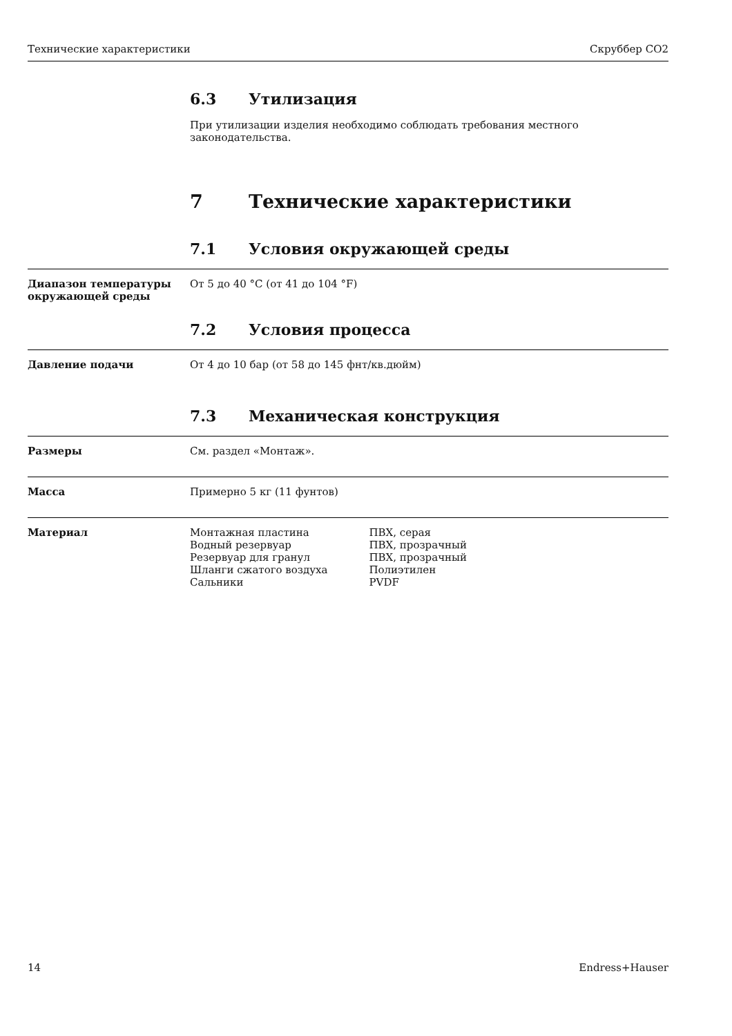Технические характеристики Скруббер CO2
6.3 Утилизация
При утилизации изделия необходимо соблюдать требования местного
законодательства.
7 Технические характеристики
7.1 Условия окружающей среды
Диапазон температуры окружающей среды
От 5 до 40 °C (от 41 до 104 °F)
7.2 Условия процесса
Давление подачи От 4 до 10 бар (от 58 до 145 фнт/кв.дюйм)
7.3 Механическая конструкция
Размеры См. раздел «Монтаж».
Масса Примерно 5 кг (11 фунтов)
Материал
| Монтажная пластина | ПВХ, серая |
| Водный резервуар | ПВХ, прозрачный |
| Резервуар для гранул | ПВХ, прозрачный |
| Шланги сжатого воздуха | Полиэтилен |
| Сальники | PVDF |
14 Endress+Hauser